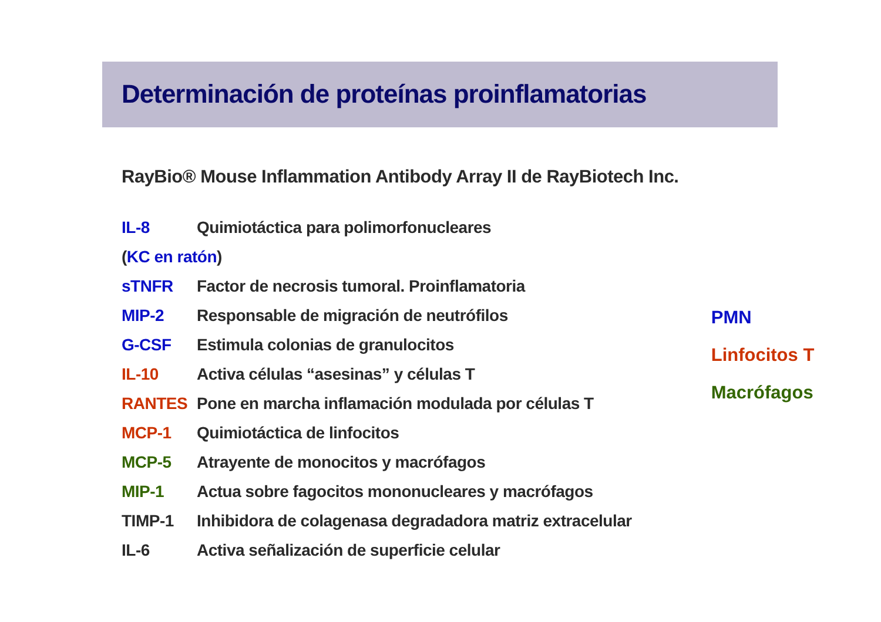Determinación de proteínas proinflamatorias
RayBio® Mouse Inflammation Antibody Array II de RayBiotech Inc.
| IL-8 | Quimiotáctica para polimorfonucleares |
| ( KC en ratón ) | |
| sTNFR | Factor de necrosis tumoral. Proinflamatoria |
| MIP-2 | Responsable de migración de neutrófilos |
| G-CSF | Estimula colonias de granulocitos |
| IL-10 | Activa células “asesinas” y células T |
| RANTES | Pone en marcha inflamación modulada por células T |
| MCP-1 | Quimiotáctica de linfocitos |
| MCP-5 | Atrayente de monocitos y macrófagos |
| MIP-1 | Actua sobre fagocitos mononucleares y macrófagos |
| TIMP-1 | Inhibidora de colagenasa degradadora matriz extracelular |
| IL-6 | Activa señalización de superficie celular |
PMN
Linfocitos T
Macrófagos